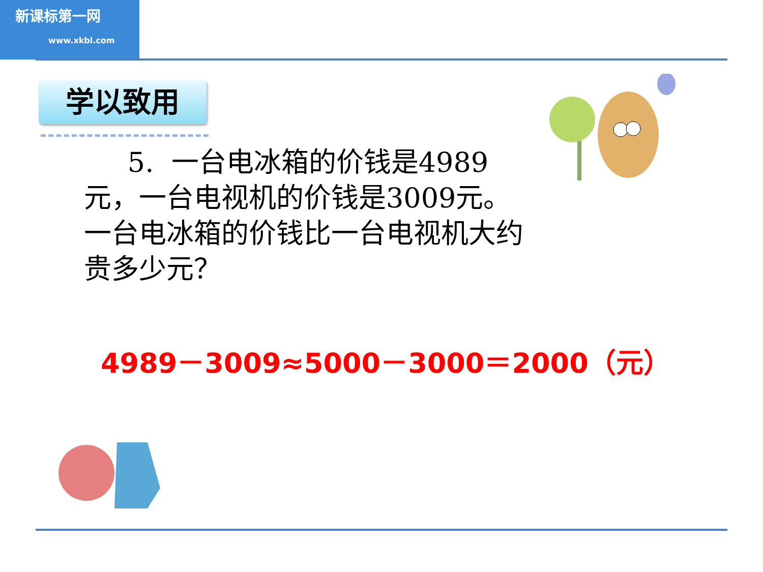新课标第一网
www.xkbl.com
学以致用
5. 一台电冰箱的价钱是4989元，一台电视机的价钱是3009元。一台电冰箱的价钱比一台电视机大约贵多少元？
4989－3009≈5000－3000＝2000（元）